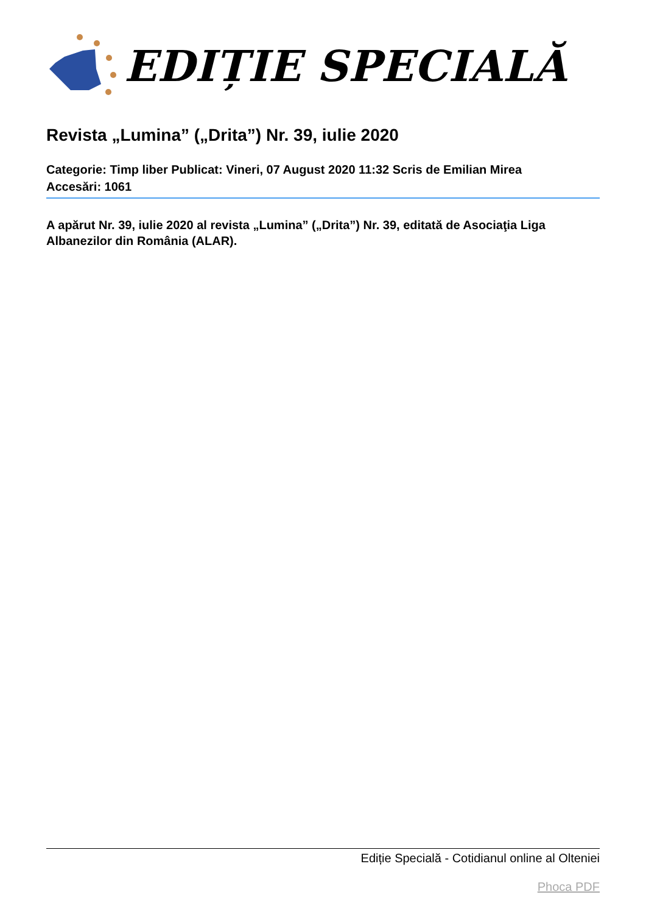EDIȚIE SPECIALĂ
Revista „Lumina” („Drita”) Nr. 39, iulie 2020
Categorie: Timp liber Publicat: Vineri, 07 August 2020 11:32 Scris de Emilian Mirea
Accesări: 1061
A apărut Nr. 39, iulie 2020 al revista „Lumina” („Drita”) Nr. 39, editată de Asociaţia Liga Albanezilor din România (ALAR).
Ediție Specială - Cotidianul online al Olteniei
Phoca PDF